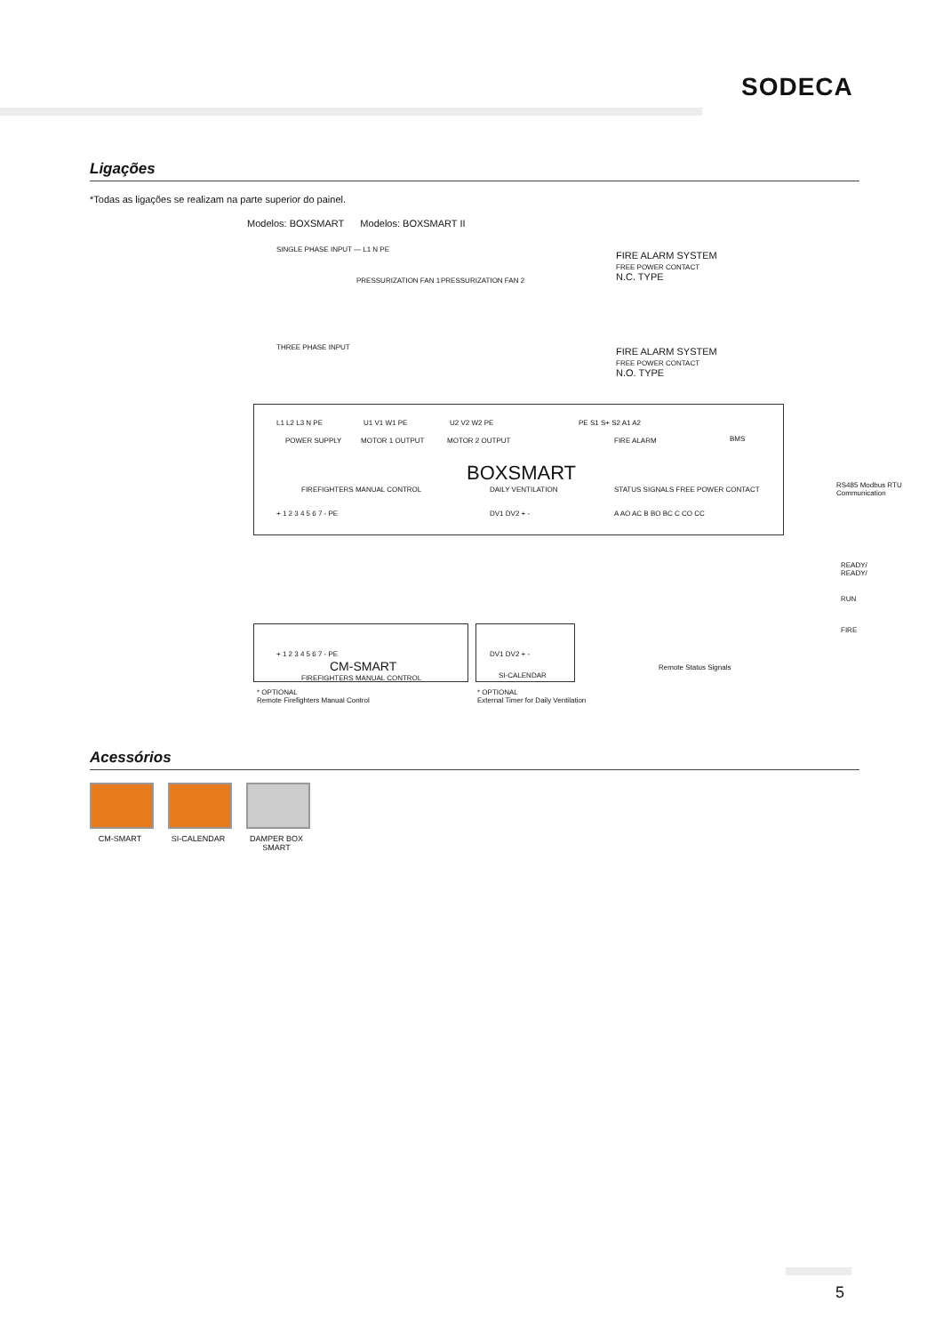SODECA
Ligações
*Todas as ligações se realizam na parte superior do painel.
Modelos: BOXSMART Modelos: BOXSMART II
SINGLE PHASE INPUT — L1 N PE
THREE PHASE INPUT
PRESSURIZATION FAN 1 PRESSURIZATION FAN 2
FIRE ALARM SYSTEM
FREE POWER CONTACT
N.C. TYPE
FIRE ALARM SYSTEM
FREE POWER CONTACT
N.O. TYPE
L1 L2 L3 N PE U1 V1 W1 PE U2 V2 W2 PE PE S1 S+ S2 A1 A2
BMS
RS485 Modbus RTU
Communication
POWER SUPPLY MOTOR 1 OUTPUT MOTOR 2 OUTPUT FIRE ALARM
BOXSMART
FIREFIGHTERS MANUAL CONTROL DAILY VENTILATION STATUS SIGNALS FREE POWER CONTACT
+ 1 2 3 4 5 6 7 - PE DV1 DV2 + - A AO AC B BO BC C CO CC
READY/
READY/
RUN
FIRE
Remote Status Signals
+ 1 2 3 4 5 6 7 - PE DV1 DV2 + -
CM-SMART
FIREFIGHTERS MANUAL CONTROL SI-CALENDAR
* OPTIONAL
Remote Firefighters Manual Control
* OPTIONAL
External Timer for Daily Ventilation
Acessórios
CM-SMART SI-CALENDAR DAMPER BOX SMART
5